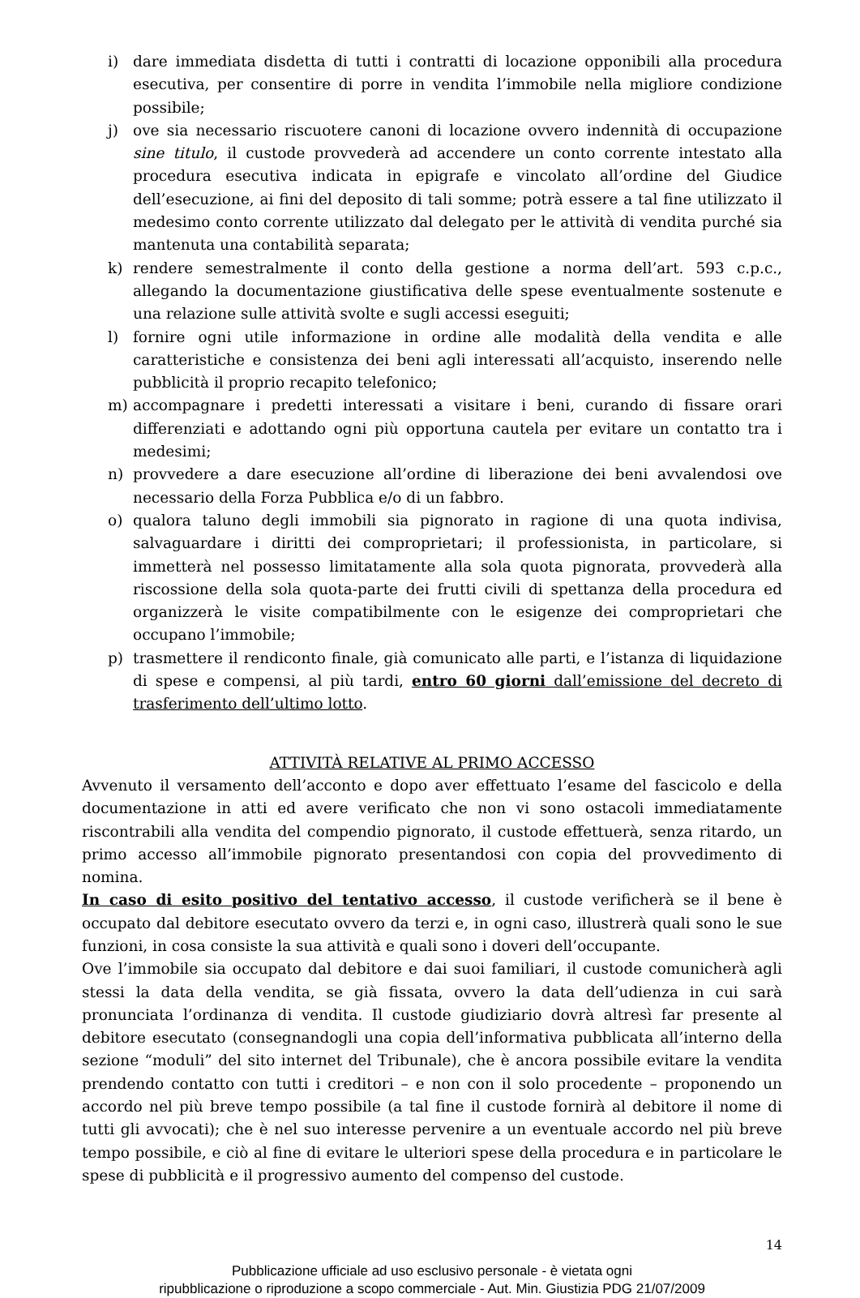i) dare immediata disdetta di tutti i contratti di locazione opponibili alla procedura esecutiva, per consentire di porre in vendita l’immobile nella migliore condizione possibile;
j) ove sia necessario riscuotere canoni di locazione ovvero indennità di occupazione sine titulo, il custode provvederà ad accendere un conto corrente intestato alla procedura esecutiva indicata in epigrafe e vincolato all’ordine del Giudice dell’esecuzione, ai fini del deposito di tali somme; potrà essere a tal fine utilizzato il medesimo conto corrente utilizzato dal delegato per le attività di vendita purché sia mantenuta una contabilità separata;
k) rendere semestralmente il conto della gestione a norma dell’art. 593 c.p.c., allegando la documentazione giustificativa delle spese eventualmente sostenute e una relazione sulle attività svolte e sugli accessi eseguiti;
l) fornire ogni utile informazione in ordine alle modalità della vendita e alle caratteristiche e consistenza dei beni agli interessati all’acquisto, inserendo nelle pubblicità il proprio recapito telefonico;
m) accompagnare i predetti interessati a visitare i beni, curando di fissare orari differenziati e adottando ogni più opportuna cautela per evitare un contatto tra i medesimi;
n) provvedere a dare esecuzione all’ordine di liberazione dei beni avvalendosi ove necessario della Forza Pubblica e/o di un fabbro.
o) qualora taluno degli immobili sia pignorato in ragione di una quota indivisa, salvaguardare i diritti dei comproprietari; il professionista, in particolare, si immetterà nel possesso limitatamente alla sola quota pignorata, provvederà alla riscossione della sola quota-parte dei frutti civili di spettanza della procedura ed organizzerà le visite compatibilmente con le esigenze dei comproprietari che occupano l’immobile;
p) trasmettere il rendiconto finale, già comunicato alle parti, e l’istanza di liquidazione di spese e compensi, al più tardi, entro 60 giorni dall’emissione del decreto di trasferimento dell’ultimo lotto.
ATTIVITÀ RELATIVE AL PRIMO ACCESSO
Avvenuto il versamento dell’acconto e dopo aver effettuato l’esame del fascicolo e della documentazione in atti ed avere verificato che non vi sono ostacoli immediatamente riscontrabili alla vendita del compendio pignorato, il custode effettuerà, senza ritardo, un primo accesso all’immobile pignorato presentandosi con copia del provvedimento di nomina.
In caso di esito positivo del tentativo accesso, il custode verificherà se il bene è occupato dal debitore esecutato ovvero da terzi e, in ogni caso, illustrerà quali sono le sue funzioni, in cosa consiste la sua attività e quali sono i doveri dell’occupante.
Ove l’immobile sia occupato dal debitore e dai suoi familiari, il custode comunicherà agli stessi la data della vendita, se già fissata, ovvero la data dell’udienza in cui sarà pronunciata l’ordinanza di vendita. Il custode giudiziario dovrà altresì far presente al debitore esecutato (consegnandogli una copia dell’informativa pubblicata all’interno della sezione “moduli” del sito internet del Tribunale), che è ancora possibile evitare la vendita prendendo contatto con tutti i creditori – e non con il solo procedente – proponendo un accordo nel più breve tempo possibile (a tal fine il custode fornirà al debitore il nome di tutti gli avvocati); che è nel suo interesse pervenire a un eventuale accordo nel più breve tempo possibile, e ciò al fine di evitare le ulteriori spese della procedura e in particolare le spese di pubblicità e il progressivo aumento del compenso del custode.
14
Pubblicazione ufficiale ad uso esclusivo personale - è vietata ogni
ripubblicazione o riproduzione a scopo commerciale - Aut. Min. Giustizia PDG 21/07/2009